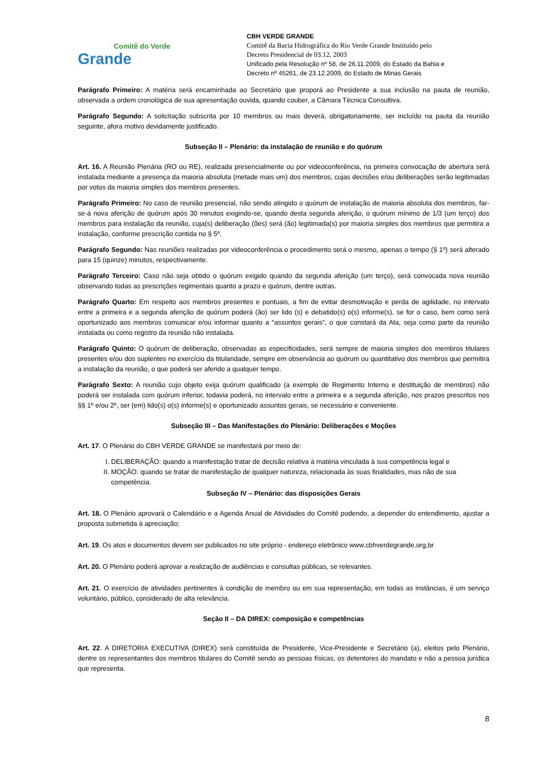Comitê do Verde
Grande
CBH VERDE GRANDE
Comitê da Bacia Hidrográfica do Rio Verde Grande Instituído pelo
Decreto Presidencial de 03.12. 2003
Unificado pela Resolução nº 58, de 26.11.2009, do Estado da Bahia e
Decreto nº 45261, de 23.12.2009, do Estado de Minas Gerais
Parágrafo Primeiro: A matéria será encaminhada ao Secretário que proporá ao Presidente a sua inclusão na pauta de reunião, observada a ordem cronológica de sua apresentação ouvida, quando couber, a Câmara Técnica Consultiva.
Parágrafo Segundo: A solicitação subscrita por 10 membros ou mais deverá, obrigatoriamente, ser incluído na pauta da reunião seguinte, afora motivo devidamente justificado.
Subseção II – Plenário: da instalação de reunião e do quórum
Art. 16. A Reunião Plenária (RO ou RE), realizada presencialmente ou por videoconferência, na primeira convocação de abertura será instalada mediante a presença da maioria absoluta (metade mais um) dos membros, cujas decisões e/ou deliberações serão legitimadas por votos da maioria simples dos membros presentes.
Parágrafo Primeiro: No caso de reunião presencial, não sendo atingido o quórum de instalação de maioria absoluta dos membros, far-se-á nova aferição de quórum após 30 minutos exigindo-se, quando desta segunda aferição, o quórum mínimo de 1/3 (um terço) dos membros para instalação da reunião, cuja(s) deliberação (ões) será (ão) legitimada(s) por maioria simples dos membros que permitira a instalação, conforme prescrição contida no § 5º.
Parágrafo Segundo: Nas reuniões realizadas por videoconferência o procedimento será o mesmo, apenas o tempo (§ 1º) será alterado para 15 (quinze) minutos, respectivamente.
Parágrafo Terceiro: Caso não seja obtido o quórum exigido quando da segunda aferição (um terço), será convocada nova reunião observando todas as prescrições regimentais quanto a prazo e quórum, dentre outras.
Parágrafo Quarto: Em respeito aos membros presentes e pontuais, a fim de evitar desmotivação e perda de agilidade, no intervalo entre a primeira e a segunda aferição de quórum poderá (ão) ser lido (s) e debatido(s) o(s) informe(s), se for o caso, bem como será oportunizado aos membros comunicar e/ou informar quanto a “assuntos gerais”, o que constará da Ata, seja como parte da reunião instalada ou como registro da reunião não instalada.
Parágrafo Quinto: O quórum de deliberação, observadas as especificidades, será sempre de maioria simples dos membros titulares presentes e/ou dos suplentes no exercício da titularidade, sempre em observância ao quórum ou quantitativo dos membros que permitira a instalação da reunião, o que poderá ser aferido a qualquer tempo.
Parágrafo Sexto: A reunião cujo objeto exija quórum qualificado (a exemplo de Regimento Interno e destituição de membros) não poderá ser instalada com quórum inferior, todavia poderá, no intervalo entre a primeira e a segunda aferição, nos prazos prescritos nos §§ 1º e/ou 2º, ser (em) lido(s) o(s) informe(s) e oportunizado assuntos gerais, se necessário e conveniente.
Subseção III – Das Manifestações do Plenário: Deliberações e Moções
Art. 17. O Plenário do CBH VERDE GRANDE se manifestará por meio de:
I. DELIBERAÇÃO: quando a manifestação tratar de decisão relativa à matéria vinculada à sua competência legal e
II. MOÇÃO: quando se tratar de manifestação de qualquer natureza, relacionada às suas finalidades, mas não de sua competência.
Subseção IV – Plenário: das disposições Gerais
Art. 18. O Plenário aprovará o Calendário e a Agenda Anual de Atividades do Comitê podendo, a depender do entendimento, ajustar a proposta submetida à apreciação;
Art. 19. Os atos e documentos devem ser publicados no site próprio - endereço eletrônico www.cbhverdegrande.org,br
Art. 20. O Plenário poderá aprovar a realização de audiências e consultas públicas, se relevantes.
Art. 21. O exercício de atividades pertinentes à condição de membro ou em sua representação, em todas as instâncias, é um serviço voluntário, público, considerado de alta relevância.
Seção II – DA DIREX: composição e competências
Art. 22. A DIRETORIA EXECUTIVA (DIREX) será constituída de Presidente, Vice-Presidente e Secretário (a), eleitos pelo Plenário, dentre os representantes dos membros titulares do Comitê sendo as pessoas físicas, os detentores do mandato e não a pessoa jurídica que representa.
8